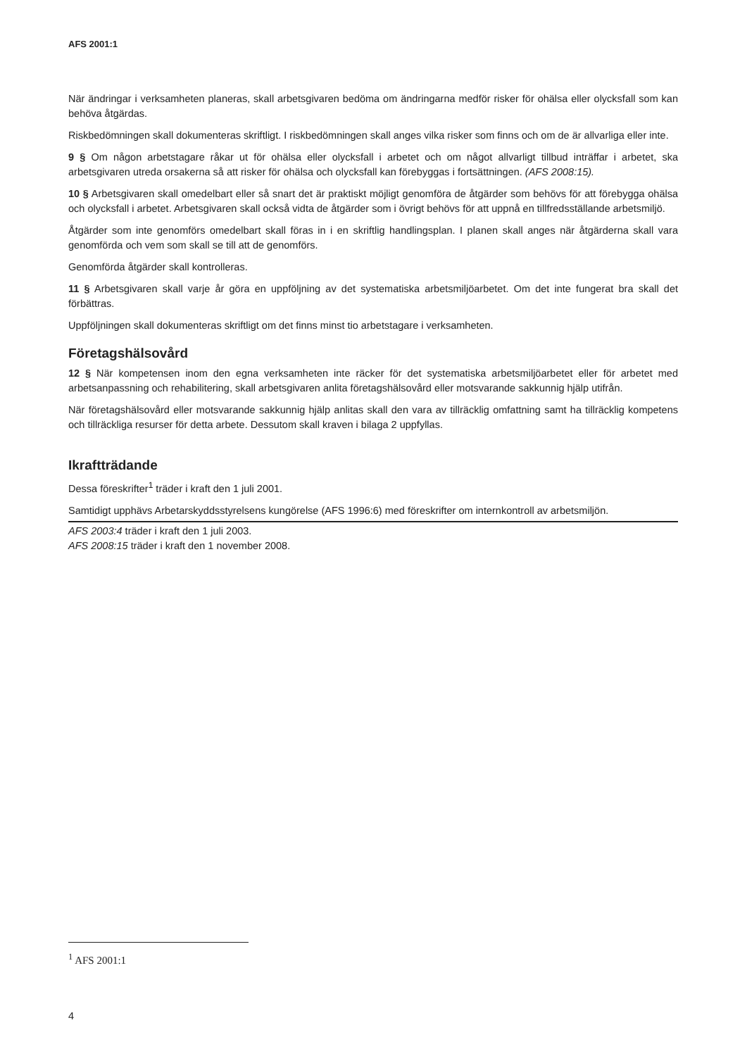AFS 2001:1
När ändringar i verksamheten planeras, skall arbetsgivaren bedöma om ändringarna medför risker för ohälsa eller olycksfall som kan behöva åtgärdas.
Riskbedömningen skall dokumenteras skriftligt. I riskbedömningen skall anges vilka risker som finns och om de är allvarliga eller inte.
9 § Om någon arbetstagare råkar ut för ohälsa eller olycksfall i arbetet och om något allvarligt tillbud inträffar i arbetet, ska arbetsgivaren utreda orsakerna så att risker för ohälsa och olycksfall kan förebyggas i fortsättningen. (AFS 2008:15).
10 § Arbetsgivaren skall omedelbart eller så snart det är praktiskt möjligt genomföra de åtgärder som behövs för att förebygga ohälsa och olycksfall i arbetet. Arbetsgivaren skall också vidta de åtgärder som i övrigt behövs för att uppnå en tillfredsställande arbetsmiljö.
Åtgärder som inte genomförs omedelbart skall föras in i en skriftlig handlingsplan. I planen skall anges när åtgärderna skall vara genomförda och vem som skall se till att de genomförs.
Genomförda åtgärder skall kontrolleras.
11 § Arbetsgivaren skall varje år göra en uppföljning av det systematiska arbetsmiljöarbetet. Om det inte fungerat bra skall det förbättras.
Uppföljningen skall dokumenteras skriftligt om det finns minst tio arbetstagare i verksamheten.
Företagshälsovård
12 § När kompetensen inom den egna verksamheten inte räcker för det systematiska arbetsmiljöarbetet eller för arbetet med arbetsanpassning och rehabilitering, skall arbetsgivaren anlita företagshälsovård eller motsvarande sakkunnig hjälp utifrån.
När företagshälsovård eller motsvarande sakkunnig hjälp anlitas skall den vara av tillräcklig omfattning samt ha tillräcklig kompetens och tillräckliga resurser för detta arbete. Dessutom skall kraven i bilaga 2 uppfyllas.
Ikraftträdande
Dessa föreskrifter<sup>1</sup> träder i kraft den 1 juli 2001.
Samtidigt upphävs Arbetarskyddsstyrelsens kungörelse (AFS 1996:6) med föreskrifter om internkontroll av arbetsmiljön.
AFS 2003:4 träder i kraft den 1 juli 2003.
AFS 2008:15 träder i kraft den 1 november 2008.
<sup>1</sup> AFS 2001:1
4